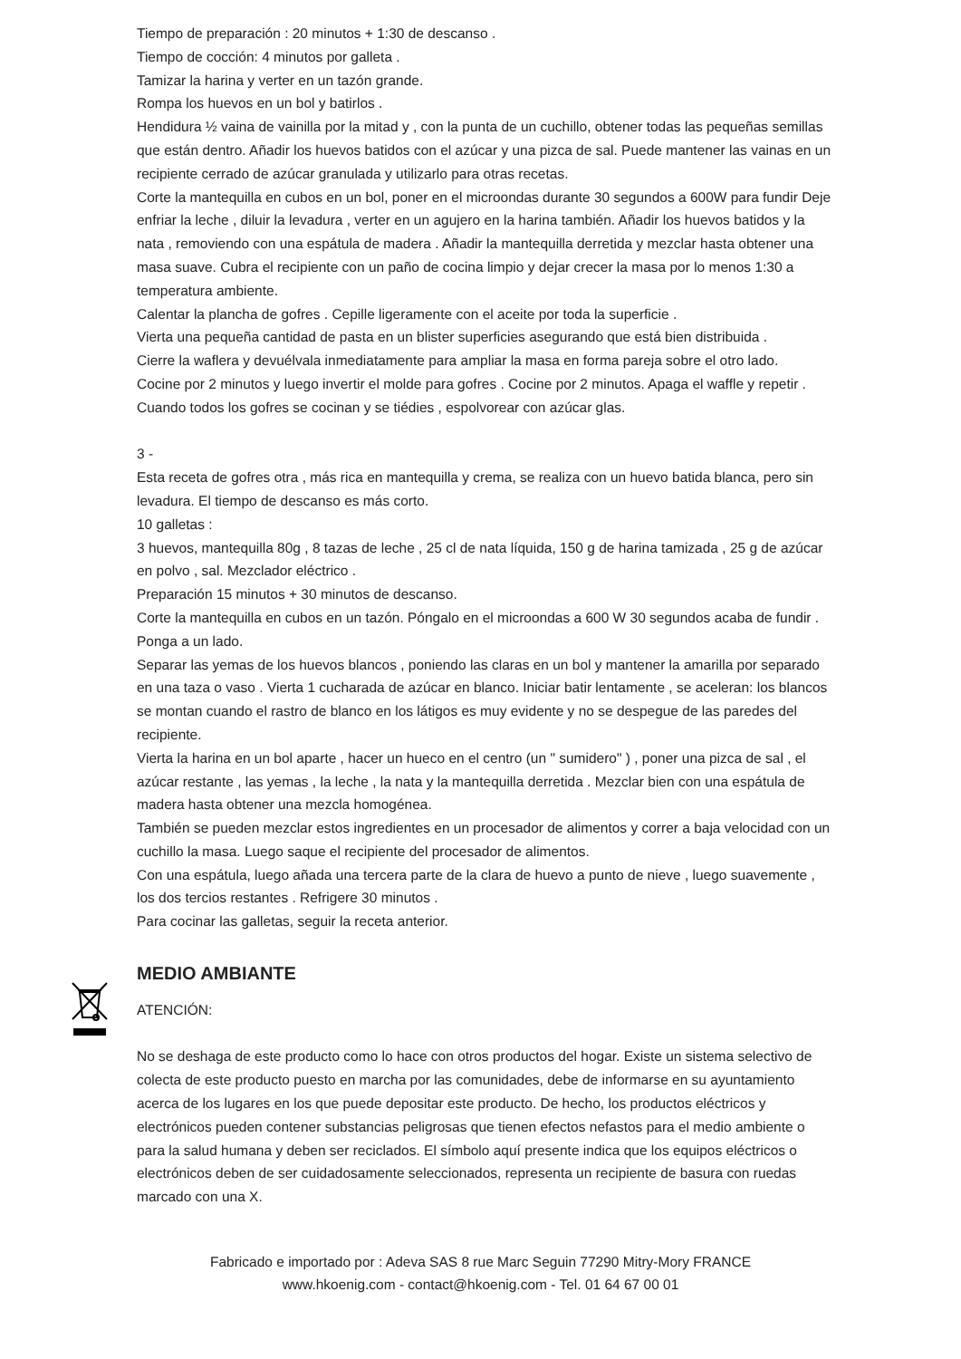Tiempo de preparación : 20 minutos + 1:30 de descanso .
Tiempo de cocción: 4 minutos por galleta .
Tamizar la harina y verter en un tazón grande.
Rompa los huevos en un bol y batirlos .
Hendidura ½ vaina de vainilla por la mitad y , con la punta de un cuchillo, obtener todas las pequeñas semillas que están dentro. Añadir los huevos batidos con el azúcar y una pizca de sal. Puede mantener las vainas en un recipiente cerrado de azúcar granulada y utilizarlo para otras recetas.
Corte la mantequilla en cubos en un bol, poner en el microondas durante 30 segundos a 600W para fundir Deje enfriar la leche , diluir la levadura , verter en un agujero en la harina también. Añadir los huevos batidos y la nata , removiendo con una espátula de madera . Añadir la mantequilla derretida y mezclar hasta obtener una masa suave. Cubra el recipiente con un paño de cocina limpio y dejar crecer la masa por lo menos 1:30 a temperatura ambiente.
Calentar la plancha de gofres . Cepille ligeramente con el aceite por toda la superficie .
Vierta una pequeña cantidad de pasta en un blister superficies asegurando que está bien distribuida .
Cierre la waflera y devuélvala inmediatamente para ampliar la masa en forma pareja sobre el otro lado.
Cocine por 2 minutos y luego invertir el molde para gofres . Cocine por 2 minutos. Apaga el waffle y repetir .
Cuando todos los gofres se cocinan y se tiédies , espolvorear con azúcar glas.
3 -
Esta receta de gofres otra , más rica en mantequilla y crema, se realiza con un huevo batida blanca, pero sin levadura. El tiempo de descanso es más corto.
10 galletas :
3 huevos, mantequilla 80g , 8 tazas de leche , 25 cl de nata líquida, 150 g de harina tamizada , 25 g de azúcar en polvo , sal. Mezclador eléctrico .
Preparación 15 minutos + 30 minutos de descanso.
Corte la mantequilla en cubos en un tazón. Póngalo en el microondas a 600 W 30 segundos acaba de fundir . Ponga a un lado.
Separar las yemas de los huevos blancos , poniendo las claras en un bol y mantener la amarilla por separado en una taza o vaso . Vierta 1 cucharada de azúcar en blanco. Iniciar batir lentamente , se aceleran: los blancos se montan cuando el rastro de blanco en los látigos es muy evidente y no se despegue de las paredes del recipiente.
Vierta la harina en un bol aparte , hacer un hueco en el centro (un " sumidero" ) , poner una pizca de sal , el azúcar restante , las yemas , la leche , la nata y la mantequilla derretida . Mezclar bien con una espátula de madera hasta obtener una mezcla homogénea.
También se pueden mezclar estos ingredientes en un procesador de alimentos y correr a baja velocidad con un cuchillo la masa. Luego saque el recipiente del procesador de alimentos.
Con una espátula, luego añada una tercera parte de la clara de huevo a punto de nieve , luego suavemente , los dos tercios restantes . Refrigere 30 minutos .
Para cocinar las galletas, seguir la receta anterior.
MEDIO AMBIANTE
ATENCIÓN:
No se deshaga de este producto como lo hace con otros productos del hogar. Existe un sistema selectivo de colecta de este producto puesto en marcha por las comunidades, debe de informarse en su ayuntamiento acerca de los lugares en los que puede depositar este producto. De hecho, los productos eléctricos y electrónicos pueden contener substancias peligrosas que tienen efectos nefastos para el medio ambiente o para la salud humana y deben ser reciclados. El símbolo aquí presente indica que los equipos eléctricos o electrónicos deben de ser cuidadosamente seleccionados, representa un recipiente de basura con ruedas marcado con una X.
Fabricado e importado por : Adeva SAS 8 rue Marc Seguin 77290 Mitry-Mory FRANCE
www.hkoenig.com - contact@hkoenig.com - Tel. 01 64 67 00 01